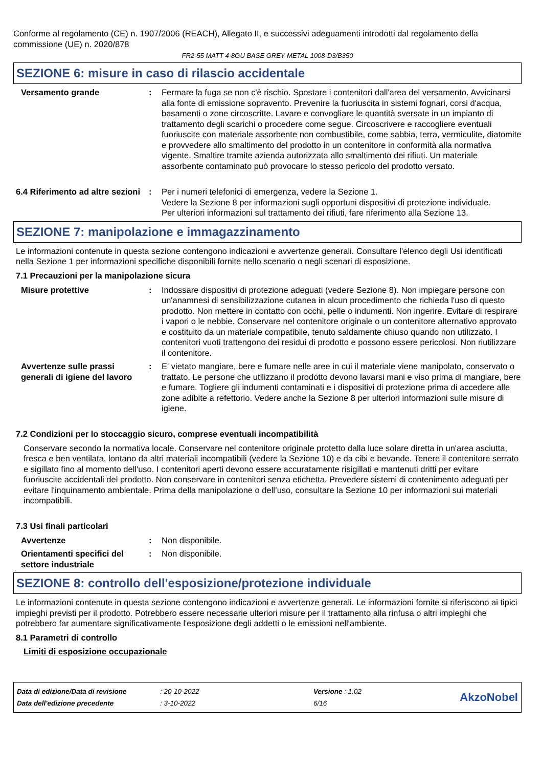Conforme al regolamento (CE) n. 1907/2006 (REACH), Allegato II, e successivi adeguamenti introdotti dal regolamento della commissione (UE) n. 2020/878
FR2-55 MATT 4-8GU BASE GREY METAL 1008-D3/B350
SEZIONE 6: misure in caso di rilascio accidentale
Versamento grande : Fermare la fuga se non c'è rischio. Spostare i contenitori dall'area del versamento. Avvicinarsi alla fonte di emissione sopravento. Prevenire la fuoriuscita in sistemi fognari, corsi d'acqua, basamenti o zone circoscritte. Lavare e convogliare le quantità sversate in un impianto di trattamento degli scarichi o procedere come segue. Circoscrivere e raccogliere eventuali fuoriuscite con materiale assorbente non combustibile, come sabbia, terra, vermiculite, diatomite e provvedere allo smaltimento del prodotto in un contenitore in conformità alla normativa vigente. Smaltire tramite azienda autorizzata allo smaltimento dei rifiuti. Un materiale assorbente contaminato può provocare lo stesso pericolo del prodotto versato.
6.4 Riferimento ad altre sezioni
: Per i numeri telefonici di emergenza, vedere la Sezione 1.
Vedere la Sezione 8 per informazioni sugli opportuni dispositivi di protezione individuale.
Per ulteriori informazioni sul trattamento dei rifiuti, fare riferimento alla Sezione 13.
SEZIONE 7: manipolazione e immagazzinamento
Le informazioni contenute in questa sezione contengono indicazioni e avvertenze generali. Consultare l'elenco degli Usi identificati nella Sezione 1 per informazioni specifiche disponibili fornite nello scenario o negli scenari di esposizione.
7.1 Precauzioni per la manipolazione sicura
Misure protettive : Indossare dispositivi di protezione adeguati (vedere Sezione 8). Non impiegare persone con un'anamnesi di sensibilizzazione cutanea in alcun procedimento che richieda l'uso di questo prodotto. Non mettere in contatto con occhi, pelle o indumenti. Non ingerire. Evitare di respirare i vapori o le nebbie. Conservare nel contenitore originale o un contenitore alternativo approvato e costituito da un materiale compatibile, tenuto saldamente chiuso quando non utilizzato. I contenitori vuoti trattengono dei residui di prodotto e possono essere pericolosi. Non riutilizzare il contenitore.
Avvertenze sulle prassi generali di igiene del lavoro
: E' vietato mangiare, bere e fumare nelle aree in cui il materiale viene manipolato, conservato o trattato. Le persone che utilizzano il prodotto devono lavarsi mani e viso prima di mangiare, bere e fumare. Togliere gli indumenti contaminati e i dispositivi di protezione prima di accedere alle zone adibite a refettorio. Vedere anche la Sezione 8 per ulteriori informazioni sulle misure di igiene.
7.2 Condizioni per lo stoccaggio sicuro, comprese eventuali incompatibilità
Conservare secondo la normativa locale. Conservare nel contenitore originale protetto dalla luce solare diretta in un'area asciutta, fresca e ben ventilata, lontano da altri materiali incompatibili (vedere la Sezione 10) e da cibi e bevande. Tenere il contenitore serrato e sigillato fino al momento dell'uso. I contenitori aperti devono essere accuratamente risigillati e mantenuti dritti per evitare fuoriuscite accidentali del prodotto. Non conservare in contenitori senza etichetta. Prevedere sistemi di contenimento adeguati per evitare l'inquinamento ambientale. Prima della manipolazione o dell’uso, consultare la Sezione 10 per informazioni sui materiali incompatibili.
7.3 Usi finali particolari
Avvertenze : Non disponibile.
Orientamenti specifici del settore industriale
: Non disponibile.
SEZIONE 8: controllo dell'esposizione/protezione individuale
Le informazioni contenute in questa sezione contengono indicazioni e avvertenze generali. Le informazioni fornite si riferiscono ai tipici impieghi previsti per il prodotto. Potrebbero essere necessarie ulteriori misure per il trattamento alla rinfusa o altri impieghi che potrebbero far aumentare significativamente l'esposizione degli addetti o le emissioni nell'ambiente.
8.1 Parametri di controllo
Limiti di esposizione occupazionale
| Data di edizione/Data di revisione | : 20-10-2022 | Versione : 1.02 |
| Data dell'edizione precedente | : 3-10-2022 | 6/16 |
AkzoNobel